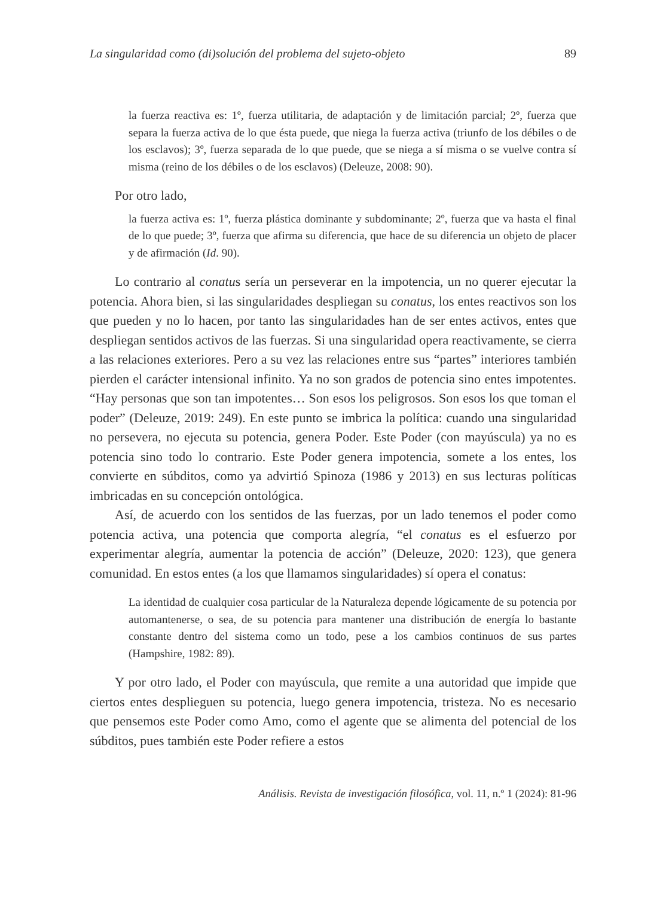La singularidad como (di)solución del problema del sujeto-objeto 89
la fuerza reactiva es: 1º, fuerza utilitaria, de adaptación y de limitación parcial; 2º, fuerza que separa la fuerza activa de lo que ésta puede, que niega la fuerza activa (triunfo de los débiles o de los esclavos); 3º, fuerza separada de lo que puede, que se niega a sí misma o se vuelve contra sí misma (reino de los débiles o de los esclavos) (Deleuze, 2008: 90).
Por otro lado,
la fuerza activa es: 1º, fuerza plástica dominante y subdominante; 2º, fuerza que va hasta el final de lo que puede; 3º, fuerza que afirma su diferencia, que hace de su diferencia un objeto de placer y de afirmación (Id. 90).
Lo contrario al conatus sería un perseverar en la impotencia, un no querer ejecutar la potencia. Ahora bien, si las singularidades despliegan su conatus, los entes reactivos son los que pueden y no lo hacen, por tanto las singularidades han de ser entes activos, entes que despliegan sentidos activos de las fuerzas. Si una singularidad opera reactivamente, se cierra a las relaciones exteriores. Pero a su vez las relaciones entre sus “partes” interiores también pierden el carácter intensional infinito. Ya no son grados de potencia sino entes impotentes. “Hay personas que son tan impotentes… Son esos los peligrosos. Son esos los que toman el poder” (Deleuze, 2019: 249). En este punto se imbrica la política: cuando una singularidad no persevera, no ejecuta su potencia, genera Poder. Este Poder (con mayúscula) ya no es potencia sino todo lo contrario. Este Poder genera impotencia, somete a los entes, los convierte en súbditos, como ya advirtió Spinoza (1986 y 2013) en sus lecturas políticas imbricadas en su concepción ontológica.
Así, de acuerdo con los sentidos de las fuerzas, por un lado tenemos el poder como potencia activa, una potencia que comporta alegría, “el conatus es el esfuerzo por experimentar alegría, aumentar la potencia de acción” (Deleuze, 2020: 123), que genera comunidad. En estos entes (a los que llamamos singularidades) sí opera el conatus:
La identidad de cualquier cosa particular de la Naturaleza depende lógicamente de su potencia por automantenerse, o sea, de su potencia para mantener una distribución de energía lo bastante constante dentro del sistema como un todo, pese a los cambios continuos de sus partes (Hampshire, 1982: 89).
Y por otro lado, el Poder con mayúscula, que remite a una autoridad que impide que ciertos entes desplieguen su potencia, luego genera impotencia, tristeza. No es necesario que pensemos este Poder como Amo, como el agente que se alimenta del potencial de los súbditos, pues también este Poder refiere a estos
Análisis. Revista de investigación filosófica, vol. 11, n.º 1 (2024): 81-96